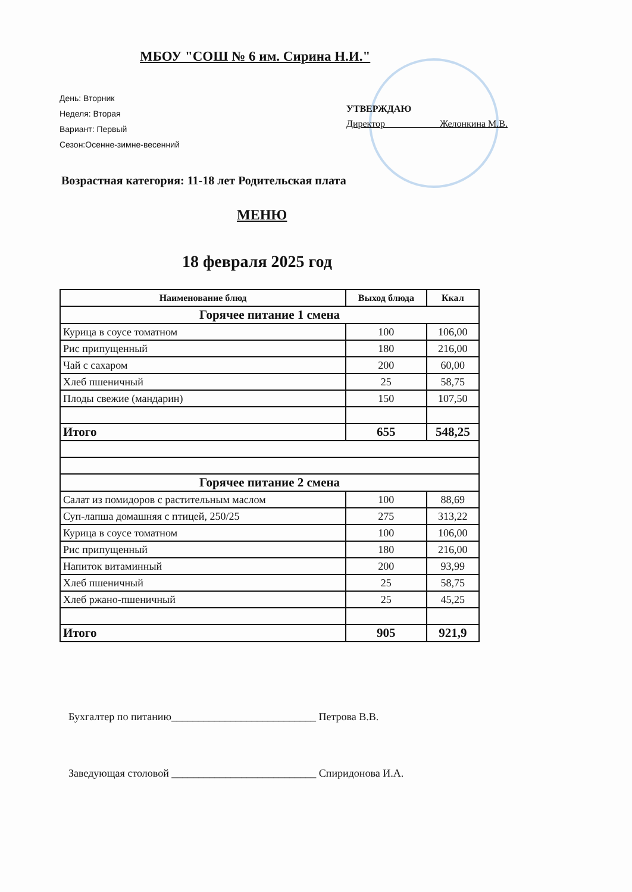МБОУ "СОШ № 6 им. Сирина Н.И."
День: Вторник
Неделя: Вторая
Вариант: Первый
Сезон:Осенне-зимне-весенний
УТВЕРЖДАЮ
Директор Желонкина М.В.
Возрастная категория: 11-18 лет Родительская плата
МЕНЮ
18 февраля 2025 год
| Наименование блюд | Выход блюда | Ккал |
| --- | --- | --- |
| Горячее питание 1 смена | | |
| Курица в соусе томатном | 100 | 106,00 |
| Рис припущенный | 180 | 216,00 |
| Чай с сахаром | 200 | 60,00 |
| Хлеб пшеничный | 25 | 58,75 |
| Плоды свежие (мандарин) | 150 | 107,50 |
| Итого | 655 | 548,25 |
| Горячее питание 2 смена | | |
| Салат из помидоров с растительным маслом | 100 | 88,69 |
| Суп-лапша домашняя с птицей, 250/25 | 275 | 313,22 |
| Курица в соусе томатном | 100 | 106,00 |
| Рис припущенный | 180 | 216,00 |
| Напиток витаминный | 200 | 93,99 |
| Хлеб пшеничный | 25 | 58,75 |
| Хлеб ржано-пшеничный | 25 | 45,25 |
| Итого | 905 | 921,9 |
Бухгалтер по питанию___________________________ Петрова В.В.
Заведующая столовой ___________________________ Спиридонова И.А.